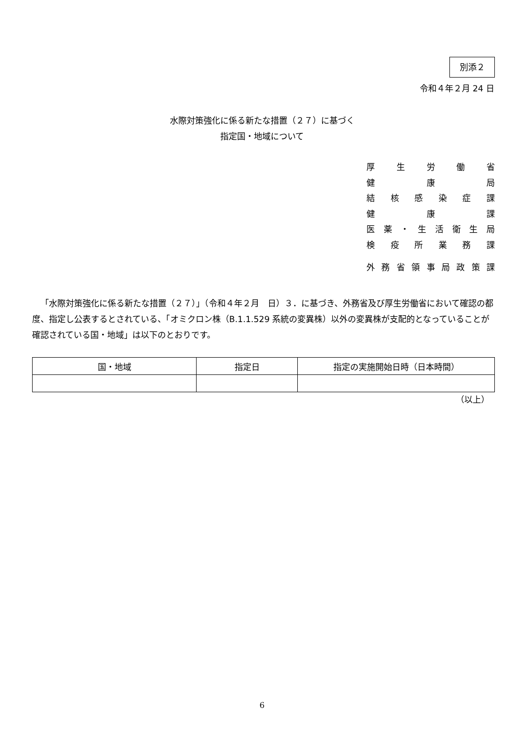別添２
令和４年２月 24 日
水際対策強化に係る新たな措置（２７）に基づく
指定国・地域について
厚生労働省
健 康 局
結核感染症課
健 康 課
医薬 ・ 生活衛生局
検疫所業務課
外務省領事局政策課
「水際対策強化に係る新たな措置（２７）」（令和４年２月　日）３．に基づき、外務省及び厚生労働省において確認の都度、指定し公表するとされている、「オミクロン株（B.1.1.529 系統の変異株）以外の変異株が支配的となっていることが確認されている国・地域」は以下のとおりです。
| 国・地域 | 指定日 | 指定の実施開始日時（日本時間） |
| --- | --- | --- |
（以上）
6